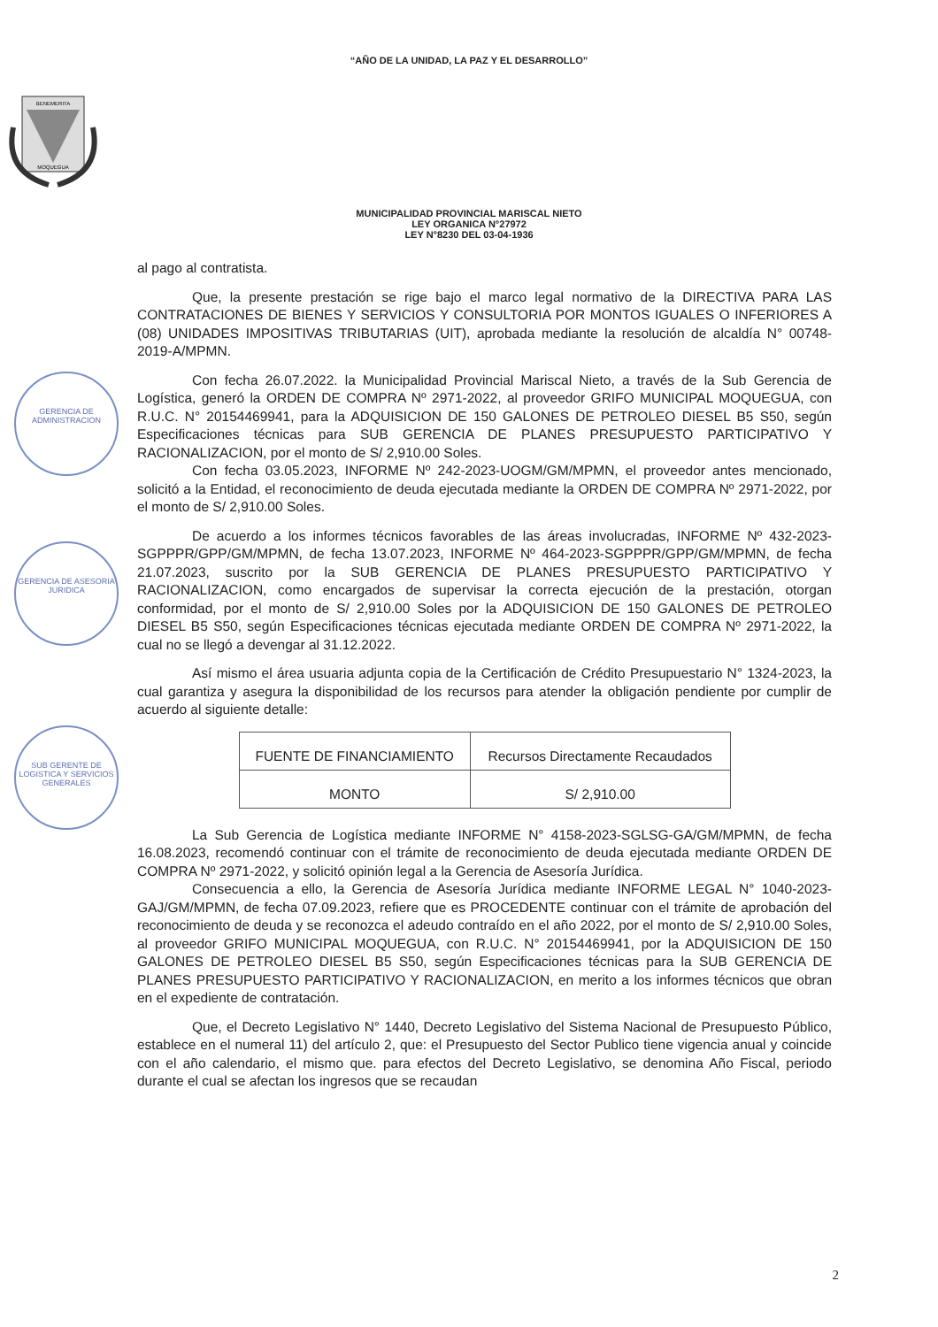GERENCIA DE ADMINISTRACION
GERENCIA DE ASESORIA JURIDICA
SUB GERENTE DE LOGISTICA Y SERVICIOS GENERALES
“AÑO DE LA UNIDAD, LA PAZ Y EL DESARROLLO”
BENEMERITA
MOQUEGUA
MUNICIPALIDAD PROVINCIAL MARISCAL NIETO
LEY ORGANICA N°27972
LEY N°8230 DEL 03-04-1936
al pago al contratista.
Que, la presente prestación se rige bajo el marco legal normativo de la DIRECTIVA PARA LAS CONTRATACIONES DE BIENES Y SERVICIOS Y CONSULTORIA POR MONTOS IGUALES O INFERIORES A (08) UNIDADES IMPOSITIVAS TRIBUTARIAS (UIT), aprobada mediante la resolución de alcaldía N° 00748-2019-A/MPMN.
Con fecha 26.07.2022. la Municipalidad Provincial Mariscal Nieto, a través de la Sub Gerencia de Logística, generó la ORDEN DE COMPRA Nº 2971-2022, al proveedor GRIFO MUNICIPAL MOQUEGUA, con R.U.C. N° 20154469941, para la ADQUISICION DE 150 GALONES DE PETROLEO DIESEL B5 S50, según Especificaciones técnicas para SUB GERENCIA DE PLANES PRESUPUESTO PARTICIPATIVO Y RACIONALIZACION, por el monto de S/ 2,910.00 Soles.
Con fecha 03.05.2023, INFORME Nº 242-2023-UOGM/GM/MPMN, el proveedor antes mencionado, solicitó a la Entidad, el reconocimiento de deuda ejecutada mediante la ORDEN DE COMPRA Nº 2971-2022, por el monto de S/ 2,910.00 Soles.
De acuerdo a los informes técnicos favorables de las áreas involucradas, INFORME Nº 432-2023-SGPPPR/GPP/GM/MPMN, de fecha 13.07.2023, INFORME Nº 464-2023-SGPPPR/GPP/GM/MPMN, de fecha 21.07.2023, suscrito por la SUB GERENCIA DE PLANES PRESUPUESTO PARTICIPATIVO Y RACIONALIZACION, como encargados de supervisar la correcta ejecución de la prestación, otorgan conformidad, por el monto de S/ 2,910.00 Soles por la ADQUISICION DE 150 GALONES DE PETROLEO DIESEL B5 S50, según Especificaciones técnicas ejecutada mediante ORDEN DE COMPRA Nº 2971-2022, la cual no se llegó a devengar al 31.12.2022.
Así mismo el área usuaria adjunta copia de la Certificación de Crédito Presupuestario N° 1324-2023, la cual garantiza y asegura la disponibilidad de los recursos para atender la obligación pendiente por cumplir de acuerdo al siguiente detalle:
| FUENTE DE FINANCIAMIENTO | Recursos Directamente Recaudados |
| MONTO | S/ 2,910.00 |
La Sub Gerencia de Logística mediante INFORME N° 4158-2023-SGLSG-GA/GM/MPMN, de fecha 16.08.2023, recomendó continuar con el trámite de reconocimiento de deuda ejecutada mediante ORDEN DE COMPRA Nº 2971-2022, y solicitó opinión legal a la Gerencia de Asesoría Jurídica.
Consecuencia a ello, la Gerencia de Asesoría Jurídica mediante INFORME LEGAL N° 1040-2023-GAJ/GM/MPMN, de fecha 07.09.2023, refiere que es PROCEDENTE continuar con el trámite de aprobación del reconocimiento de deuda y se reconozca el adeudo contraído en el año 2022, por el monto de S/ 2,910.00 Soles, al proveedor GRIFO MUNICIPAL MOQUEGUA, con R.U.C. N° 20154469941, por la ADQUISICION DE 150 GALONES DE PETROLEO DIESEL B5 S50, según Especificaciones técnicas para la SUB GERENCIA DE PLANES PRESUPUESTO PARTICIPATIVO Y RACIONALIZACION, en merito a los informes técnicos que obran en el expediente de contratación.
Que, el Decreto Legislativo N° 1440, Decreto Legislativo del Sistema Nacional de Presupuesto Público, establece en el numeral 11) del artículo 2, que: el Presupuesto del Sector Publico tiene vigencia anual y coincide con el año calendario, el mismo que. para efectos del Decreto Legislativo, se denomina Año Fiscal, periodo durante el cual se afectan los ingresos que se recaudan
2